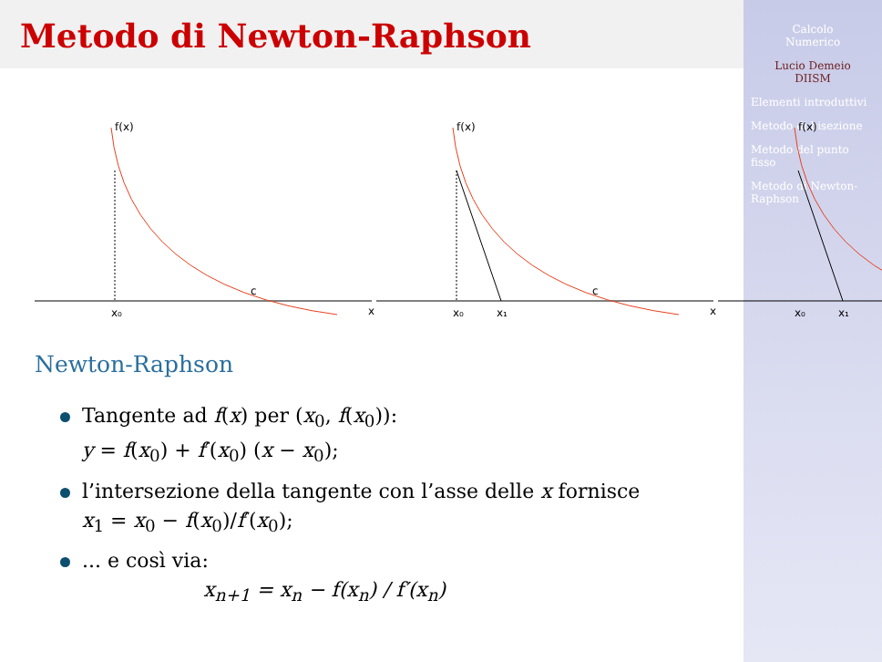Metodo di Newton-Raphson
Calcolo
Numerico
Lucio Demeio
DIISM
Elementi introduttivi
Metodo di bisezione
Metodo del punto fisso
Metodo di Newton-Raphson
f(x)
c
x₀
x
f(x)
c
x₀
x₁
x
f(x)
x₀
x₁
Newton-Raphson
Tangente ad f(x) per (x<sub>0</sub>, f(x<sub>0</sub>)):
y = f(x<sub>0</sub>) + f′(x<sub>0</sub>) (x − x<sub>0</sub>);
l’intersezione della tangente con l’asse delle x fornisce
x<sub>1</sub> = x<sub>0</sub> − f(x<sub>0</sub>)/f′(x<sub>0</sub>);
... e così via:
x<sub>n+1</sub> = x<sub>n</sub> − f(x<sub>n</sub>) / f′(x<sub>n</sub>)